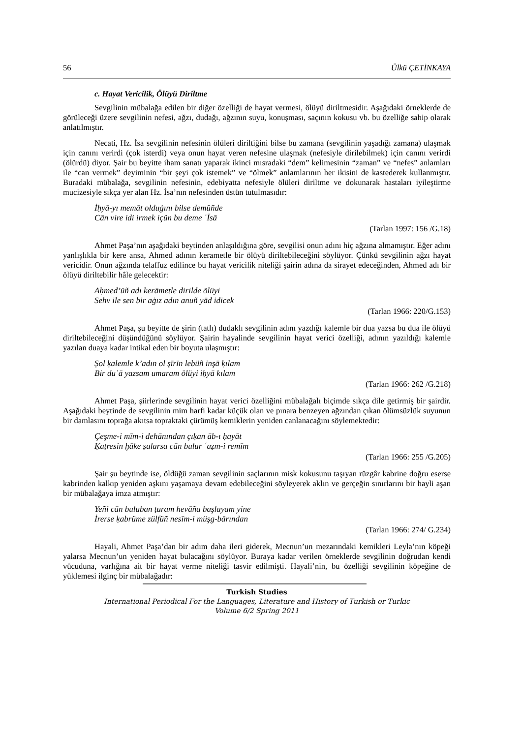56 Ülkü ÇETİNKAYA
c. Hayat Vericilik, Ölüyü Diriltme
Sevgilinin mübalağa edilen bir diğer özelliği de hayat vermesi, ölüyü diriltmesidir. Aşağıdaki örneklerde de görüleceği üzere sevgilinin nefesi, ağzı, dudağı, ağzının suyu, konuşması, saçının kokusu vb. bu özelliğe sahip olarak anlatılmıştır.
Necati, Hz. İsa sevgilinin nefesinin ölüleri diriltiğini bilse bu zamana (sevgilinin yaşadığı zamana) ulaşmak için canını verirdi (çok isterdi) veya onun hayat veren nefesine ulaşmak (nefesiyle dirilebilmek) için canını verirdi (ölürdü) diyor. Şair bu beyitte iham sanatı yaparak ikinci mısradaki “dem” kelimesinin “zaman” ve “nefes” anlamları ile “can vermek” deyiminin “bir şeyi çok istemek” ve “ölmek” anlamlarının her ikisini de kastederek kullanmıştır. Buradaki mübalağa, sevgilinin nefesinin, edebiyatta nefesiyle ölüleri diriltme ve dokunarak hastaları iyileştirme mucizesiyle sıkça yer alan Hz. İsa’nın nefesinden üstün tutulmasıdır:
İḥyā-yı memāt olduġını bilse demüñde
Cān vire idi irmek içün bu deme ʿĪsā
(Tarlan 1997: 156 /G.18)
Ahmet Paşa’nın aşağıdaki beytinden anlaşıldığına göre, sevgilisi onun adını hiç ağzına almamıştır. Eğer adını yanlışlıkla bir kere ansa, Ahmed adının kerametle bir ölüyü diriltebileceğini söylüyor. Çünkü sevgilinin ağzı hayat vericidir. Onun ağzında telaffuz edilince bu hayat vericilik niteliği şairin adına da sirayet edeceğinden, Ahmed adı bir ölüyü diriltebilir hâle gelecektir:
Aḥmed’üñ adı kerāmetle dirilde ölüyi
Sehv ile sen bir aġız adın anuñ yād idicek
(Tarlan 1966: 220/G.153)
Ahmet Paşa, şu beyitte de şirin (tatlı) dudaklı sevgilinin adını yazdığı kalemle bir dua yazsa bu dua ile ölüyü diriltebileceğini düşündüğünü söylüyor. Şairin hayalinde sevgilinin hayat verici özelliği, adının yazıldığı kalemle yazılan duaya kadar intikal eden bir boyuta ulaşmıştır:
Ṣol ḳalemle k’adın ol şīrīn lebüñ inşā ḳılam
Bir duʿā yazsam umaram ölüyi iḥyā kılam
(Tarlan 1966: 262 /G.218)
Ahmet Paşa, şiirlerinde sevgilinin hayat verici özelliğini mübalağalı biçimde sıkça dile getirmiş bir şairdir. Aşağıdaki beytinde de sevgilinin mim harfi kadar küçük olan ve pınara benzeyen ağzından çıkan ölümsüzlük suyunun bir damlasını toprağa akıtsa topraktaki çürümüş kemiklerin yeniden canlanacağını söylemektedir:
Çeşme-i mīm-i dehānından çıḳan āb-ı ḥayāt
Ḳaṭresin ḫāke ṣalarsa cān bulur ʿaẓm-i remīm
(Tarlan 1966: 255 /G.205)
Şair şu beytinde ise, öldüğü zaman sevgilinin saçlarının misk kokusunu taşıyan rüzgâr kabrine doğru eserse kabrinden kalkıp yeniden aşkını yaşamaya devam edebileceğini söyleyerek aklın ve gerçeğin sınırlarını bir hayli aşan bir mübalağaya imza atmıştır:
Yeñi cān buluban ṭuram hevāña başlayam yine
İrerse ḳabrüme zülfüñ nesīm-i müşg-bārından
(Tarlan 1966: 274/ G.234)
Hayali, Ahmet Paşa’dan bir adım daha ileri giderek, Mecnun’un mezarındaki kemikleri Leyla’nın köpeği yalarsa Mecnun’un yeniden hayat bulacağını söylüyor. Buraya kadar verilen örneklerde sevgilinin doğrudan kendi vücuduna, varlığına ait bir hayat verme niteliği tasvir edilmişti. Hayali’nin, bu özelliği sevgilinin köpeğine de yüklemesi ilginç bir mübalağadır:
Turkish Studies
International Periodical For the Languages, Literature and History of Turkish or Turkic
Volume 6/2 Spring 2011